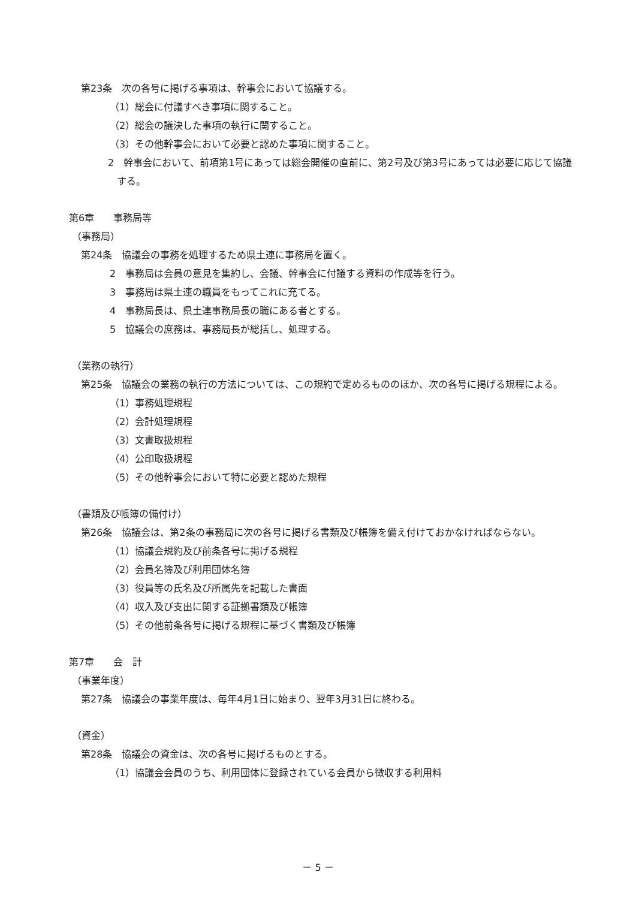第23条　次の各号に掲げる事項は、幹事会において協議する。
（1）総会に付議すべき事項に関すること。
（2）総会の議決した事項の執行に関すること。
（3）その他幹事会において必要と認めた事項に関すること。
2　幹事会において、前項第1号にあっては総会開催の直前に、第2号及び第3号にあっては必要に応じて協議する。
第6章　　事務局等
（事務局）
第24条　協議会の事務を処理するため県土連に事務局を置く。
2　事務局は会員の意見を集約し、会議、幹事会に付議する資料の作成等を行う。
3　事務局は県土連の職員をもってこれに充てる。
4　事務局長は、県土連事務局長の職にある者とする。
5　協議会の庶務は、事務局長が総括し、処理する。
（業務の執行）
第25条　協議会の業務の執行の方法については、この規約で定めるもののほか、次の各号に掲げる規程による。
（1）事務処理規程
（2）会計処理規程
（3）文書取扱規程
（4）公印取扱規程
（5）その他幹事会において特に必要と認めた規程
（書類及び帳簿の備付け）
第26条　協議会は、第2条の事務局に次の各号に掲げる書類及び帳簿を備え付けておかなければならない。
（1）協議会規約及び前条各号に掲げる規程
（2）会員名簿及び利用団体名簿
（3）役員等の氏名及び所属先を記載した書面
（4）収入及び支出に関する証拠書類及び帳簿
（5）その他前条各号に掲げる規程に基づく書類及び帳簿
第7章　　会　計
（事業年度）
第27条　協議会の事業年度は、毎年4月1日に始まり、翌年3月31日に終わる。
（資金）
第28条　協議会の資金は、次の各号に掲げるものとする。
（1）協議会会員のうち、利用団体に登録されている会員から徴収する利用料
－ 5 －